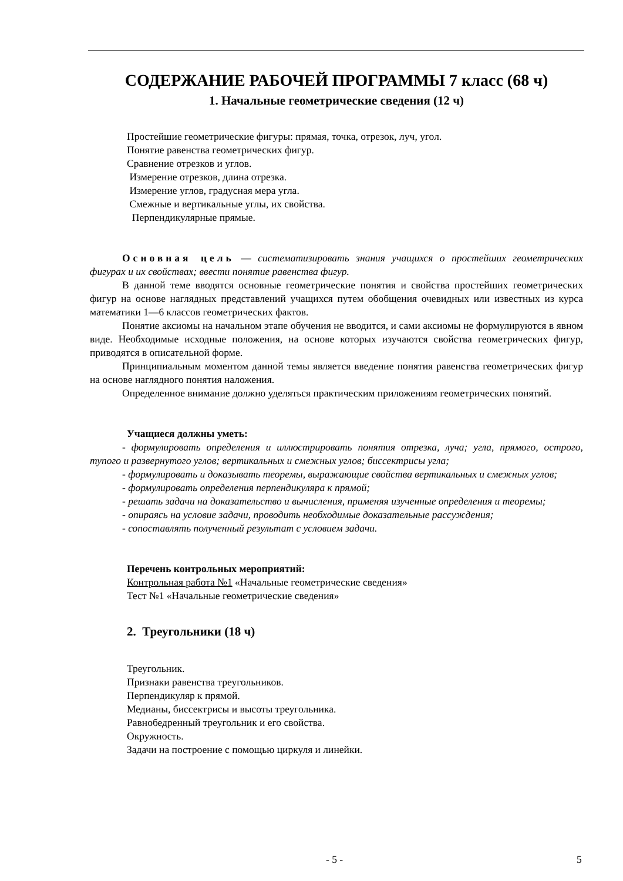СОДЕРЖАНИЕ РАБОЧЕЙ ПРОГРАММЫ 7 класс (68 ч)
1. Начальные геометрические сведения (12 ч)
Простейшие геометрические фигуры: прямая, точка, отрезок, луч, угол.
Понятие равенства геометрических фигур.
Сравнение отрезков и углов.
Измерение отрезков, длина отрезка.
Измерение углов, градусная мера угла.
Смежные и вертикальные углы, их свойства.
Перпендикулярные прямые.
Основная цель — систематизировать знания учащихся о простейших геометрических фигурах и их свойствах; ввести понятие равенства фигур.
В данной теме вводятся основные геометрические понятия и свойства простейших геометрических фигур на основе наглядных представлений учащихся путем обобщения очевидных или известных из курса математики 1—6 классов геометрических фактов.
Понятие аксиомы на начальном этапе обучения не вводится, и сами аксиомы не формулируются в явном виде. Необходимые исходные положения, на основе которых изучаются свойства геометрических фигур, приводятся в описательной форме.
Принципиальным моментом данной темы является введение понятия равенства геометрических фигур на основе наглядного понятия наложения.
Определенное внимание должно уделяться практическим приложениям геометрических понятий.
Учащиеся должны уметь:
- формулировать определения и иллюстрировать понятия отрезка, луча; угла, прямого, острого, тупого и развернутого углов; вертикальных и смежных углов; биссектрисы угла;
- формулировать и доказывать теоремы, выражающие свойства вертикальных и смежных углов;
- формулировать определения перпендикуляра к прямой;
- решать задачи на доказательство и вычисления, применяя изученные определения и теоремы;
- опираясь на условие задачи, проводить необходимые доказательные рассуждения;
- сопоставлять полученный результат с условием задачи.
Перечень контрольных мероприятий:
Контрольная работа №1 «Начальные геометрические сведения»
Тест №1 «Начальные геометрические сведения»
2. Треугольники (18 ч)
Треугольник.
Признаки равенства треугольников.
Перпендикуляр к прямой.
Медианы, биссектрисы и высоты треугольника.
Равнобедренный треугольник и его свойства.
Окружность.
Задачи на построение с помощью циркуля и линейки.
- 5 - 5